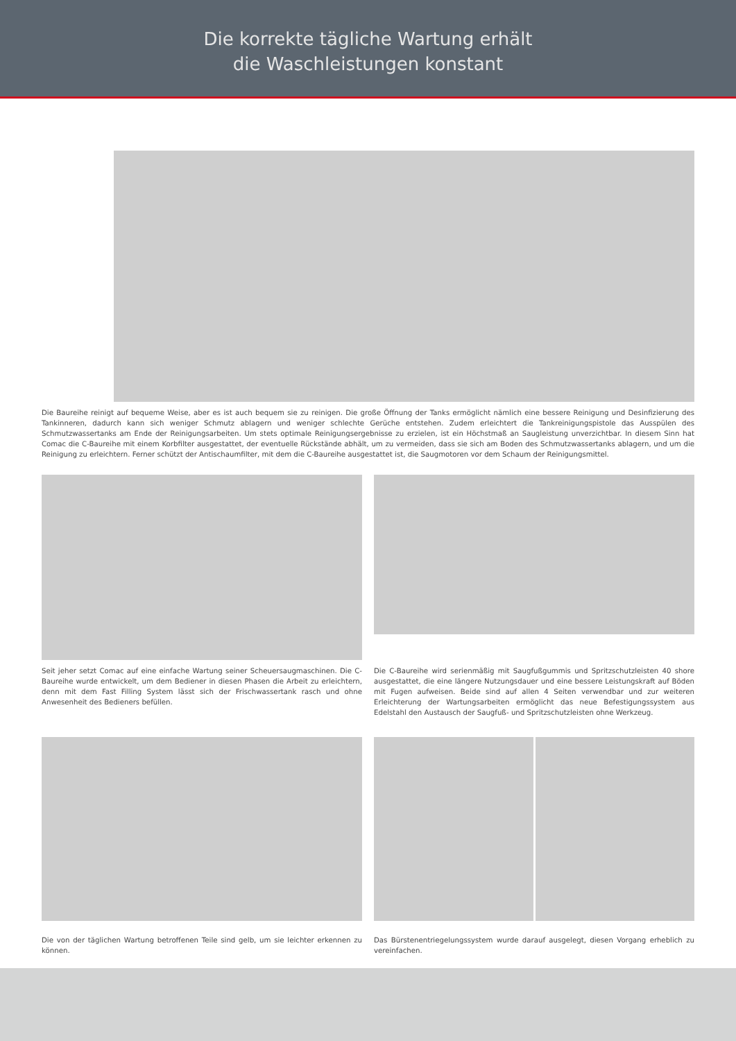Die korrekte tägliche Wartung erhält
die Waschleistungen konstant
Die Baureihe reinigt auf bequeme Weise, aber es ist auch bequem sie zu reinigen. Die große Öffnung der Tanks ermöglicht nämlich eine bessere Reinigung und Desinfizierung des Tankinneren, dadurch kann sich weniger Schmutz ablagern und weniger schlechte Gerüche entstehen. Zudem erleichtert die Tankreinigungspistole das Ausspülen des Schmutzwassertanks am Ende der Reinigungsarbeiten. Um stets optimale Reinigungsergebnisse zu erzielen, ist ein Höchstmaß an Saugleistung unverzichtbar. In diesem Sinn hat Comac die C-Baureihe mit einem Korbfilter ausgestattet, der eventuelle Rückstände abhält, um zu vermeiden, dass sie sich am Boden des Schmutzwassertanks ablagern, und um die Reinigung zu erleichtern. Ferner schützt der Antischaumfilter, mit dem die C-Baureihe ausgestattet ist, die Saugmotoren vor dem Schaum der Reinigungsmittel.
Seit jeher setzt Comac auf eine einfache Wartung seiner Scheuersaugmaschinen. Die C-Baureihe wurde entwickelt, um dem Bediener in diesen Phasen die Arbeit zu erleichtern, denn mit dem Fast Filling System lässt sich der Frischwassertank rasch und ohne Anwesenheit des Bedieners befüllen.
Die C-Baureihe wird serienmäßig mit Saugfußgummis und Spritzschutzleisten 40 shore ausgestattet, die eine längere Nutzungsdauer und eine bessere Leistungskraft auf Böden mit Fugen aufweisen. Beide sind auf allen 4 Seiten verwendbar und zur weiteren Erleichterung der Wartungsarbeiten ermöglicht das neue Befestigungssystem aus Edelstahl den Austausch der Saugfuß- und Spritzschutzleisten ohne Werkzeug.
Die von der täglichen Wartung betroffenen Teile sind gelb, um sie leichter erkennen zu können.
Das Bürstenentriegelungssystem wurde darauf ausgelegt, diesen Vorgang erheblich zu vereinfachen.